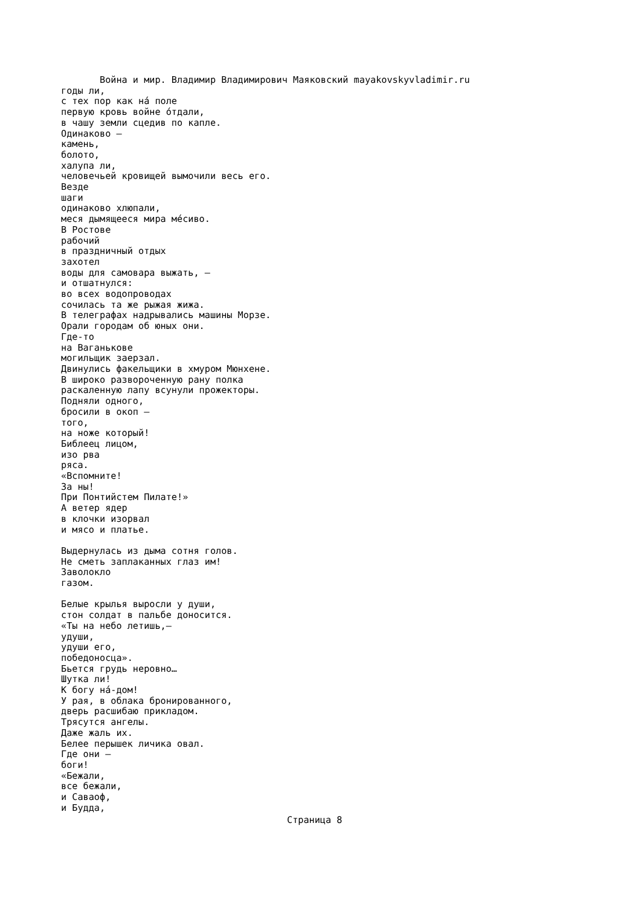Война и мир. Владимир Владимирович Маяковский mayakovskyvladimir.ru
годы ли,
с тех пор как нá поле
первую кровь войне óтдали,
в чашу земли сцедив по капле.
Одинаково —
камень,
болото,
халупа ли,
человечьей кровищей вымочили весь его.
Везде
шаги
одинаково хлюпали,
меся дымящееся мира мéсиво.
В Ростове
рабочий
в праздничный отдых
захотел
воды для самовара выжать, —
и отшатнулся:
во всех водопроводах
сочилась та же рыжая жижа.
В телеграфах надрывались машины Морзе.
Орали городам об юных они.
Где-то
на Ваганькове
могильщик заерзал.
Двинулись факельщики в хмуром Мюнхене.
В широко развороченную рану полка
раскаленную лапу всунули прожекторы.
Подняли одного,
бросили в окоп —
того,
на ноже который!
Библеец лицом,
изо рва
ряса.
«Вспомните!
За ны!
При Понтийстем Пилате!»
А ветер ядер
в клочки изорвал
и мясо и платье.

Выдернулась из дыма сотня голов.
Не сметь заплаканных глаз им!
Заволокло
газом.

Белые крылья выросли у души,
стон солдат в пальбе доносится.
«Ты на небо летишь,—
удуши,
удуши его,
победоносца».
Бьется грудь неровно…
Шутка ли!
К богу нá-дом!
У рая, в облака бронированного,
дверь расшибаю прикладом.
Трясутся ангелы.
Даже жаль их.
Белее перышек личика овал.
Где они —
боги!
«Бежали,
все бежали,
и Саваоф,
и Будда,
Страница 8